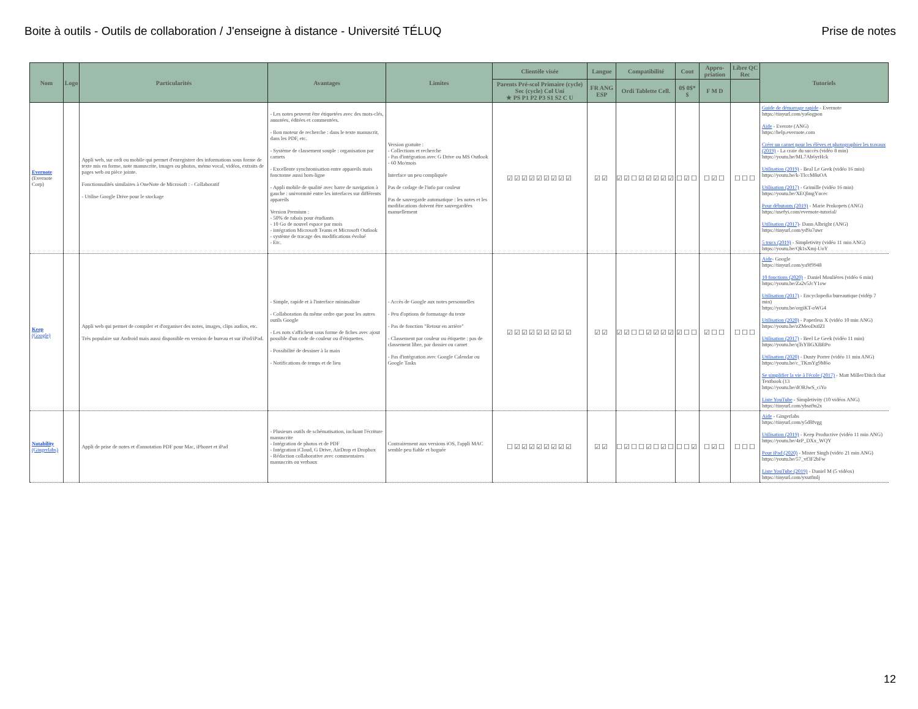Boite à outils - Outils de collaboration / J'enseigne à distance - Université TÉLUQ Prise de notes
| Nom | Logo | Particularités | Avantages | Limites | Clientèle visée | Langue | Compatibilité | Cout | Appro-priation | Libre QC Rec | Tutoriels |
| --- | --- | --- | --- | --- | --- | --- | --- | --- | --- | --- | --- |
| | | | | | Parents Pré-scol Primaire (cycle) Sec (cycle) Col Uni ★ PS P1 P2 P3 S1 S2 C U | FR ANG ESP | Ordi Tablette Cell. | 0$ 0$* $ | F M D | | |
| Evernote (Evernote Corp) | | Appli web, sur ordi ou mobile qui permet d'enregistrer des informations sous forme de texte mis en forme, note manuscrite, images ou photos, mémo vocal, vidéos, extraits de pages web ou pièce jointe. Fonctionnalités similaires à OneNote de Microsoft : - Collaboratif - Utilise Google Drive pour le stockage | - Les notes peuvent être étiquetées avec des mots-clés, annotées, éditées et commentées. - Bon moteur de recherche : dans le texte manuscrit, dans les PDF, etc. - Système de classement souple : organisation par carnets - Excellente synchronisation entre appareils mais fonctonne aussi hors-ligne - Appli mobile de qualité avec barre de navigation à gauche : univormité entre les interfaces sur différents appareils Version Premium : - 50% de rabais pour étudiants - 10 Go de nouvel espace par mois - intégration Microsoft Teams et Microsoft Outlook - système de tracage des modifications évolué - Etc. | Version gratuite : - Collections et recherche - Pas d'intégration avec G Drive ou MS Outlook - 60 Mo/mois Interface un peu compliquée Pas de codage de l'info par couleur Pas de sauvegarde automatique : les notes et les modifacations doivent être sauvegardées manuellement | ☑☑☑☑☑☑☑☑☑ | ☑☑ | ☑☑☐☑☑☑☑☑ | ☐☑☐ | ☐☑☐ | ☐☐☐ | Guide de démarrage rapide - Evernote https://tinyurl.com/ya6ogpon Aide - Everote (ANG) https://help.evernote.com Créer un carnet pour les élèves et photographier les travaux (2019) - La craie du succès (vidéo 8 min) https://youtu.be/ML7Ab6yrHck Utilisation (2019) - Beal Le Geek (vidéo 16 min) https://youtu.be/k-TIccM8uOA Utilisation (2017) - Grimille (vidéo 16 min) https://youtu.be/XEQlmgYncec Pour débutants (2019) - Marie Prokopets (ANG) https://usefyi.com/evernote-tutorial/ Utilisation (2017) - Dann Albright (ANG) https://tinyurl.com/yd9a7uwr 5 trucs (2019) - Simpletivity (vidéo 11 min ANG) https://youtu.be/Qk1sXmj-UoY |
| Keep (Google) | | Appli web qui permet de compiler et d'organiser des notes, images, clips audios, etc. Très populaire sur Android mais aussi disponible en version de bureau et sur iPod/iPad. | - Simple, rapide et à l'interface minimaliste - Collaboration du même ordre que pour les autres outils Google - Les nots s'affichent sous forme de fiches avec ajout possible d'un code de couleur ou d'étiquettes. - Possibilité de dessiner à la main - Notifications de temps et de lieu | - Accès de Google aux notes personnelles - Peu d'options de formatage du texte - Pas de fonction "Retour en arrière" - Classement par couleur ou étiquette : pas de classement libre, par dossier ou carnet - Pas d'intégration avec Google Calendar ou Google Tasks | ☑☑☑☑☑☑☑☑☑ | ☑☑ | ☑☑☐☐☑☑☑☑ | ☑☐☐ | ☑☐☐ | ☐☐☐ | Aide - Google https://tinyurl.com/ya9f9948 10 fonctions (2020) - Daniel Moulières (vidéo 6 min) https://youtu.be/Za2v5JcY1ow Utilisation (2017) - Encyclopedia bureautique (vidép 7 min) https://youtu.be/orgiKT-oWG4 Utilisation (2020) - Paperless X (vidéo 10 min ANG) https://youtu.be/zZMeoDstIZI Utilisation (2017) - Beel Le Geek (vidéo 11 min) https://youtu.be/qTsYBGXBBPo Utilisation (2020) - Dusty Porter (vidéo 11 min ANG) https://youtu.be/c_TKmYg9M6o Se simplifier la vie à l'école (2017) - Matt Miller/Ditch that Textbook (13 https://youtu.be/dORJwS_ciYo Liste YouTube - Simpletivity (10 vidéos ANG) https://tinyurl.com/ybsn9n2x |
| Notability (Gingerlabs) | | Appli de prise de notes et d'annotation PDF pour Mac, iPhonet et iPad | - Plusieurs outils de schématisation, incluant l'écriture manuscrite - Intégration de photos et de PDF - Intégration iCloud, G Drive, AirDrop et Dropbox - Rédaction collaborative avec commentaires manuscrits ou verbaux | Contrairement aux versions iOS, l'appli MAC semble peu fiable et boguée | ☐☑☑☑☑☑☑☑☑ | ☑☑ | ☐☑☐☐☑☐☑☐ | ☐☐☑ | ☐☑☐ | ☐☐☐ | Aide - Gingerlabs https://tinyurl.com/y5d8fvgg Utilisation (2019) - Keep Productive (vidéo 11 min ANG) https://youtu.be/4zP_DXx_WQY Pour iPad (2020) - Mister Singh (vidéo 21 min ANG) https://youtu.be/57_vf3F2bFw Liste YouTube (2019) - Daniel M (5 vidéos) https://tinyurl.com/yxutfmlj |
12